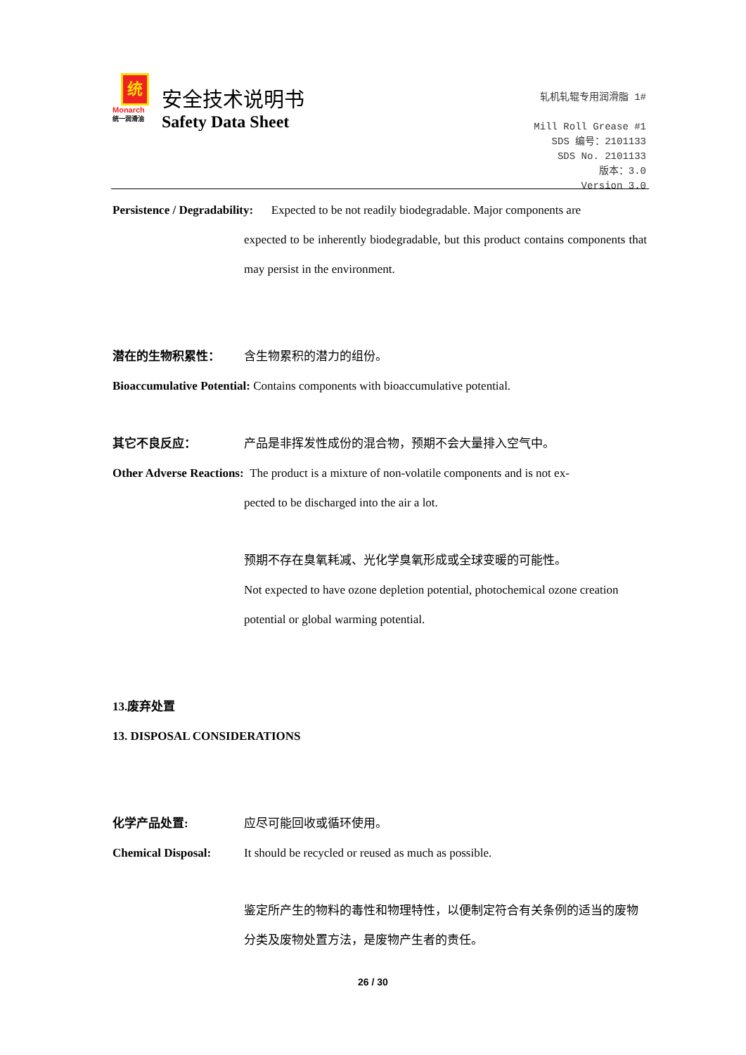统
Monarch
统一润滑油
安全技术说明书
Safety Data Sheet
轧机轧辊专用润滑脂 1#
Mill Roll Grease #1
SDS 编号：2101133
SDS No. 2101133
版本：3.0
Version 3.0
Persistence / Degradability: Expected to be not readily biodegradable. Major components are
expected to be inherently biodegradable, but this product contains components that may persist in the environment.
潜在的生物积累性： 含生物累积的潜力的组份。
Bioaccumulative Potential: Contains components with bioaccumulative potential.
其它不良反应： 产品是非挥发性成份的混合物，预期不会大量排入空气中。
Other Adverse Reactions: The product is a mixture of non-volatile components and is not ex-
pected to be discharged into the air a lot.
预期不存在臭氧耗减、光化学臭氧形成或全球变暖的可能性。
Not expected to have ozone depletion potential, photochemical ozone creation potential or global warming potential.
13.废弃处置
13. DISPOSAL CONSIDERATIONS
化学产品处置: 应尽可能回收或循环使用。
Chemical Disposal: It should be recycled or reused as much as possible.
鉴定所产生的物料的毒性和物理特性，以便制定符合有关条例的适当的废物分类及废物处置方法，是废物产生者的责任。
26 / 30